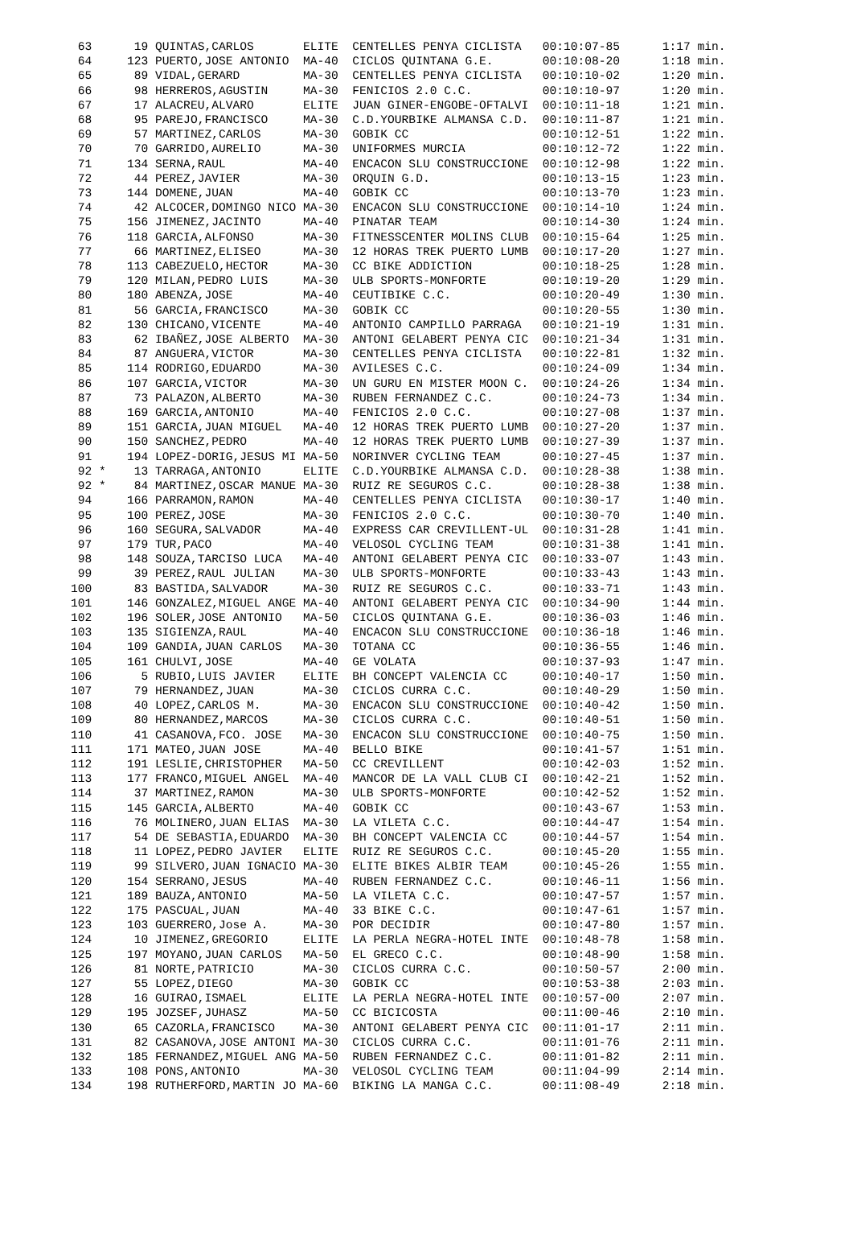| 63 19 QUINTAS,CARLOS ELITE CENTELLES PENYA CICLISTA 00:10:07-85 1:17 min. |
| 64 123 PUERTO,JOSE ANTONIO MA-40 CICLOS QUINTANA G.E. 00:10:08-20 1:18 min. |
| 65 89 VIDAL,GERARD MA-30 CENTELLES PENYA CICLISTA 00:10:10-02 1:20 min. |
| 66 98 HERREROS,AGUSTIN MA-30 FENICIOS 2.0 C.C. 00:10:10-97 1:20 min. |
| 67 17 ALACREU,ALVARO ELITE JUAN GINER-ENGOBE-OFTALVI 00:10:11-18 1:21 min. |
| 68 95 PAREJO,FRANCISCO MA-30 C.D.YOURBIKE ALMANSA C.D. 00:10:11-87 1:21 min. |
| 69 57 MARTINEZ,CARLOS MA-30 GOBIK CC 00:10:12-51 1:22 min. |
| 70 70 GARRIDO,AURELIO MA-30 UNIFORMES MURCIA 00:10:12-72 1:22 min. |
| 71 134 SERNA,RAUL MA-40 ENCACON SLU CONSTRUCCIONE 00:10:12-98 1:22 min. |
| 72 44 PEREZ,JAVIER MA-30 ORQUIN G.D. 00:10:13-15 1:23 min. |
| 73 144 DOMENE,JUAN MA-40 GOBIK CC 00:10:13-70 1:23 min. |
| 74 42 ALCOCER,DOMINGO NICO MA-30 ENCACON SLU CONSTRUCCIONE 00:10:14-10 1:24 min. |
| 75 156 JIMENEZ,JACINTO MA-40 PINATAR TEAM 00:10:14-30 1:24 min. |
| 76 118 GARCIA,ALFONSO MA-30 FITNESSCENTER MOLINS CLUB 00:10:15-64 1:25 min. |
| 77 66 MARTINEZ,ELISEO MA-30 12 HORAS TREK PUERTO LUMB 00:10:17-20 1:27 min. |
| 78 113 CABEZUELO,HECTOR MA-30 CC BIKE ADDICTION 00:10:18-25 1:28 min. |
| 79 120 MILAN,PEDRO LUIS MA-30 ULB SPORTS-MONFORTE 00:10:19-20 1:29 min. |
| 80 180 ABENZA,JOSE MA-40 CEUTIBIKE C.C. 00:10:20-49 1:30 min. |
| 81 56 GARCIA,FRANCISCO MA-30 GOBIK CC 00:10:20-55 1:30 min. |
| 82 130 CHICANO,VICENTE MA-40 ANTONIO CAMPILLO PARRAGA 00:10:21-19 1:31 min. |
| 83 62 IBAÑEZ,JOSE ALBERTO MA-30 ANTONI GELABERT PENYA CIC 00:10:21-34 1:31 min. |
| 84 87 ANGUERA,VICTOR MA-30 CENTELLES PENYA CICLISTA 00:10:22-81 1:32 min. |
| 85 114 RODRIGO,EDUARDO MA-30 AVILESES C.C. 00:10:24-09 1:34 min. |
| 86 107 GARCIA,VICTOR MA-30 UN GURU EN MISTER MOON C. 00:10:24-26 1:34 min. |
| 87 73 PALAZON,ALBERTO MA-30 RUBEN FERNANDEZ C.C. 00:10:24-73 1:34 min. |
| 88 169 GARCIA,ANTONIO MA-40 FENICIOS 2.0 C.C. 00:10:27-08 1:37 min. |
| 89 151 GARCIA,JUAN MIGUEL MA-40 12 HORAS TREK PUERTO LUMB 00:10:27-20 1:37 min. |
| 90 150 SANCHEZ,PEDRO MA-40 12 HORAS TREK PUERTO LUMB 00:10:27-39 1:37 min. |
| 91 194 LOPEZ-DORIG,JESUS MI MA-50 NORINVER CYCLING TEAM 00:10:27-45 1:37 min. |
| 92 * 13 TARRAGA,ANTONIO ELITE C.D.YOURBIKE ALMANSA C.D. 00:10:28-38 1:38 min. |
| 92 * 84 MARTINEZ,OSCAR MANUE MA-30 RUIZ RE SEGUROS C.C. 00:10:28-38 1:38 min. |
| 94 166 PARRAMON,RAMON MA-40 CENTELLES PENYA CICLISTA 00:10:30-17 1:40 min. |
| 95 100 PEREZ,JOSE MA-30 FENICIOS 2.0 C.C. 00:10:30-70 1:40 min. |
| 96 160 SEGURA,SALVADOR MA-40 EXPRESS CAR CREVILLENT-UL 00:10:31-28 1:41 min. |
| 97 179 TUR,PACO MA-40 VELOSOL CYCLING TEAM 00:10:31-38 1:41 min. |
| 98 148 SOUZA,TARCISO LUCA MA-40 ANTONI GELABERT PENYA CIC 00:10:33-07 1:43 min. |
| 99 39 PEREZ,RAUL JULIAN MA-30 ULB SPORTS-MONFORTE 00:10:33-43 1:43 min. |
| 100 83 BASTIDA,SALVADOR MA-30 RUIZ RE SEGUROS C.C. 00:10:33-71 1:43 min. |
| 101 146 GONZALEZ,MIGUEL ANGE MA-40 ANTONI GELABERT PENYA CIC 00:10:34-90 1:44 min. |
| 102 196 SOLER,JOSE ANTONIO MA-50 CICLOS QUINTANA G.E. 00:10:36-03 1:46 min. |
| 103 135 SIGIENZA,RAUL MA-40 ENCACON SLU CONSTRUCCIONE 00:10:36-18 1:46 min. |
| 104 109 GANDIA,JUAN CARLOS MA-30 TOTANA CC 00:10:36-55 1:46 min. |
| 105 161 CHULVI,JOSE MA-40 GE VOLATA 00:10:37-93 1:47 min. |
| 106 5 RUBIO,LUIS JAVIER ELITE BH CONCEPT VALENCIA CC 00:10:40-17 1:50 min. |
| 107 79 HERNANDEZ,JUAN MA-30 CICLOS CURRA C.C. 00:10:40-29 1:50 min. |
| 108 40 LOPEZ,CARLOS M. MA-30 ENCACON SLU CONSTRUCCIONE 00:10:40-42 1:50 min. |
| 109 80 HERNANDEZ,MARCOS MA-30 CICLOS CURRA C.C. 00:10:40-51 1:50 min. |
| 110 41 CASANOVA,FCO. JOSE MA-30 ENCACON SLU CONSTRUCCIONE 00:10:40-75 1:50 min. |
| 111 171 MATEO,JUAN JOSE MA-40 BELLO BIKE 00:10:41-57 1:51 min. |
| 112 191 LESLIE,CHRISTOPHER MA-50 CC CREVILLENT 00:10:42-03 1:52 min. |
| 113 177 FRANCO,MIGUEL ANGEL MA-40 MANCOR DE LA VALL CLUB CI 00:10:42-21 1:52 min. |
| 114 37 MARTINEZ,RAMON MA-30 ULB SPORTS-MONFORTE 00:10:42-52 1:52 min. |
| 115 145 GARCIA,ALBERTO MA-40 GOBIK CC 00:10:43-67 1:53 min. |
| 116 76 MOLINERO,JUAN ELIAS MA-30 LA VILETA C.C. 00:10:44-47 1:54 min. |
| 117 54 DE SEBASTIA,EDUARDO MA-30 BH CONCEPT VALENCIA CC 00:10:44-57 1:54 min. |
| 118 11 LOPEZ,PEDRO JAVIER ELITE RUIZ RE SEGUROS C.C. 00:10:45-20 1:55 min. |
| 119 99 SILVERO,JUAN IGNACIO MA-30 ELITE BIKES ALBIR TEAM 00:10:45-26 1:55 min. |
| 120 154 SERRANO,JESUS MA-40 RUBEN FERNANDEZ C.C. 00:10:46-11 1:56 min. |
| 121 189 BAUZA,ANTONIO MA-50 LA VILETA C.C. 00:10:47-57 1:57 min. |
| 122 175 PASCUAL,JUAN MA-40 33 BIKE C.C. 00:10:47-61 1:57 min. |
| 123 103 GUERRERO,Jose A. MA-30 POR DECIDIR 00:10:47-80 1:57 min. |
| 124 10 JIMENEZ,GREGORIO ELITE LA PERLA NEGRA-HOTEL INTE 00:10:48-78 1:58 min. |
| 125 197 MOYANO,JUAN CARLOS MA-50 EL GRECO C.C. 00:10:48-90 1:58 min. |
| 126 81 NORTE,PATRICIO MA-30 CICLOS CURRA C.C. 00:10:50-57 2:00 min. |
| 127 55 LOPEZ,DIEGO MA-30 GOBIK CC 00:10:53-38 2:03 min. |
| 128 16 GUIRAO,ISMAEL ELITE LA PERLA NEGRA-HOTEL INTE 00:10:57-00 2:07 min. |
| 129 195 JOZSEF,JUHASZ MA-50 CC BICICOSTA 00:11:00-46 2:10 min. |
| 130 65 CAZORLA,FRANCISCO MA-30 ANTONI GELABERT PENYA CIC 00:11:01-17 2:11 min. |
| 131 82 CASANOVA,JOSE ANTONI MA-30 CICLOS CURRA C.C. 00:11:01-76 2:11 min. |
| 132 185 FERNANDEZ,MIGUEL ANG MA-50 RUBEN FERNANDEZ C.C. 00:11:01-82 2:11 min. |
| 133 108 PONS,ANTONIO MA-30 VELOSOL CYCLING TEAM 00:11:04-99 2:14 min. |
| 134 198 RUTHERFORD,MARTIN JO MA-60 BIKING LA MANGA C.C. 00:11:08-49 2:18 min. |